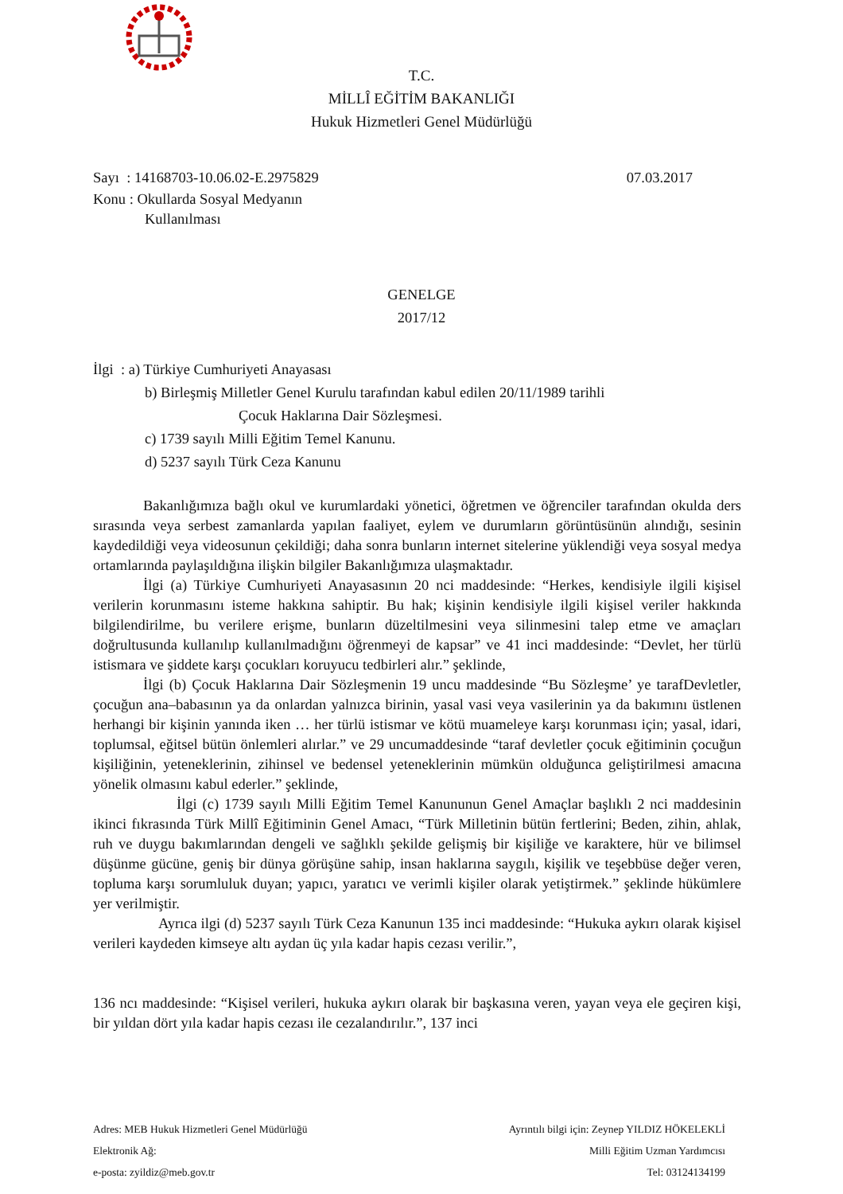T.C.
MİLLÎ EĞİTİM BAKANLIĞI
Hukuk Hizmetleri Genel Müdürlüğü
Sayı : 14168703-10.06.02-E.2975829 07.03.2017
Konu : Okullarda Sosyal Medyanın
Kullanılması
GENELGE
2017/12
İlgi : a) Türkiye Cumhuriyeti Anayasası
b) Birleşmiş Milletler Genel Kurulu tarafından kabul edilen 20/11/1989 tarihli
Çocuk Haklarına Dair Sözleşmesi.
c) 1739 sayılı Milli Eğitim Temel Kanunu.
d) 5237 sayılı Türk Ceza Kanunu
Bakanlığımıza bağlı okul ve kurumlardaki yönetici, öğretmen ve öğrenciler tarafından okulda ders sırasında veya serbest zamanlarda yapılan faaliyet, eylem ve durumların görüntüsünün alındığı, sesinin kaydedildiği veya videosunun çekildiği; daha sonra bunların internet sitelerine yüklendiği veya sosyal medya ortamlarında paylaşıldığına ilişkin bilgiler Bakanlığımıza ulaşmaktadır.
İlgi (a) Türkiye Cumhuriyeti Anayasasının 20 nci maddesinde: “Herkes, kendisiyle ilgili kişisel verilerin korunmasını isteme hakkına sahiptir. Bu hak; kişinin kendisiyle ilgili kişisel veriler hakkında bilgilendirilme, bu verilere erişme, bunların düzeltilmesini veya silinmesini talep etme ve amaçları doğrultusunda kullanılıp kullanılmadığını öğrenmeyi de kapsar” ve 41 inci maddesinde: “Devlet, her türlü istismara ve şiddete karşı çocukları koruyucu tedbirleri alır.” şeklinde,
İlgi (b) Çocuk Haklarına Dair Sözleşmenin 19 uncu maddesinde “Bu Sözleşme’ ye tarafDevletler, çocuğun ana–babasının ya da onlardan yalnızca birinin, yasal vasi veya vasilerinin ya da bakımını üstlenen herhangi bir kişinin yanında iken … her türlü istismar ve kötü muameleye karşı korunması için; yasal, idari, toplumsal, eğitsel bütün önlemleri alırlar.” ve 29 uncumaddesinde “taraf devletler çocuk eğitiminin çocuğun kişiliğinin, yeteneklerinin, zihinsel ve bedensel yeteneklerinin mümkün olduğunca geliştirilmesi amacına yönelik olmasını kabul ederler.” şeklinde,
İlgi (c) 1739 sayılı Milli Eğitim Temel Kanununun Genel Amaçlar başlıklı 2 nci maddesinin ikinci fıkrasında Türk Millî Eğitiminin Genel Amacı, “Türk Milletinin bütün fertlerini; Beden, zihin, ahlak, ruh ve duygu bakımlarından dengeli ve sağlıklı şekilde gelişmiş bir kişiliğe ve karaktere, hür ve bilimsel düşünme gücüne, geniş bir dünya görüşüne sahip, insan haklarına saygılı, kişilik ve teşebbüse değer veren, topluma karşı sorumluluk duyan; yapıcı, yaratıcı ve verimli kişiler olarak yetiştirmek.” şeklinde hükümlere yer verilmiştir.
Ayrıca ilgi (d) 5237 sayılı Türk Ceza Kanunun 135 inci maddesinde: “Hukuka aykırı olarak kişisel verileri kaydeden kimseye altı aydan üç yıla kadar hapis cezası verilir.”,
136 ncı maddesinde: “Kişisel verileri, hukuka aykırı olarak bir başkasına veren, yayan veya ele geçiren kişi, bir yıldan dört yıla kadar hapis cezası ile cezalandırılır.”, 137 inci
Adres: MEB Hukuk Hizmetleri Genel Müdürlüğü Ayrıntılı bilgi için: Zeynep YILDIZ HÖKELEKLİ
Elektronik Ağ: Milli Eğitim Uzman Yardımcısı
e-posta: zyildiz@meb.gov.tr Tel: 03124134199